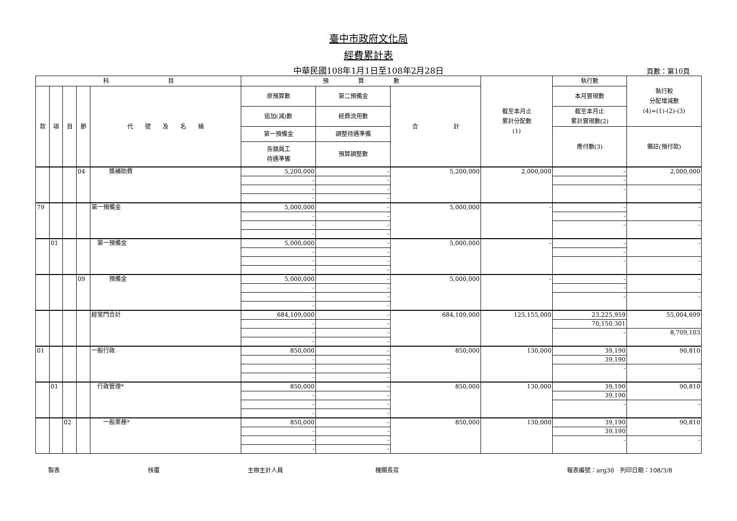臺中市政府文化局
經費累計表
中華民國108年1月1日至108年2月28日 頁數：第10頁
| 科 目 | | | | | 預 算 數 | | | 截至本月止 累計分配數 (1) | 執行數 | 執行較 分配增減數 (4)=(1)-(2)-(3) |
| --- | --- | --- | --- | --- | --- | --- | --- | --- | --- | --- |
| 款 | 項 | 目 | 節 | 代 號 及 名 稱 | 原預算數 | 第二預備金 | 合 計 | | 本月實現數 | |
| | | | | | 追加(減)數 | 經費流用數 | | | 截至本月止 累計實現數(2) | |
| | | | | | 第一預備金 | 調整待遇準備 | | | 應付數(3) | 備註(預付款) |
| | | | | | 各類員工 待遇準備 | 預算調整數 | | | | |
| | | | 04 | 獎補助費 | 5,200,000 | - | 5,200,000 | 2,000,000 | - | 2,000,000 |
| | | | | | - | - | | | - | |
| | | | | | - | - | | | - | - |
| | | | | | - | - | | | | |
| 79 | | | | 第一預備金 | 5,000,000 | - | 5,000,000 | - | - | - |
| | | | | | - | - | | | - | |
| | | | | | - | - | | | - | - |
| | | | | | - | - | | | | |
| | 01 | | | 第一預備金 | 5,000,000 | - | 5,000,000 | - | - | - |
| | | | | | - | - | | | - | |
| | | | | | - | - | | | - | - |
| | | | | | - | - | | | | |
| | | | 09 | 預備金 | 5,000,000 | - | 5,000,000 | - | - | - |
| | | | | | - | - | | | - | |
| | | | | | - | - | | | - | - |
| | | | | | - | - | | | | |
| | | | | 經常門合計 | 684,109,000 | - | 684,109,000 | 125,155,000 | 23,225,959 | 55,004,699 |
| | | | | | - | - | | | 70,150,301 | |
| | | | | | - | - | | | - | 8,709,103 |
| | | | | | - | - | | | | |
| 01 | | | | 一般行政 | 850,000 | - | 850,000 | 130,000 | 39,190 | 90,810 |
| | | | | | - | - | | | 39,190 | |
| | | | | | - | - | | | - | - |
| | | | | | - | - | | | | |
| | 01 | | | 行政管理* | 850,000 | - | 850,000 | 130,000 | 39,190 | 90,810 |
| | | | | | - | - | | | 39,190 | |
| | | | | | - | - | | | - | - |
| | | | | | - | - | | | | |
| | | 02 | | 一般業務* | 850,000 | - | 850,000 | 130,000 | 39,190 | 90,810 |
| | | | | | - | - | | | 39,190 | |
| | | | | | - | - | | | - | - |
| | | | | | - | - | | | | |
製表 核覆 主辦主計人員 機關長官 報表編號：arg30　列印日期：108/3/8